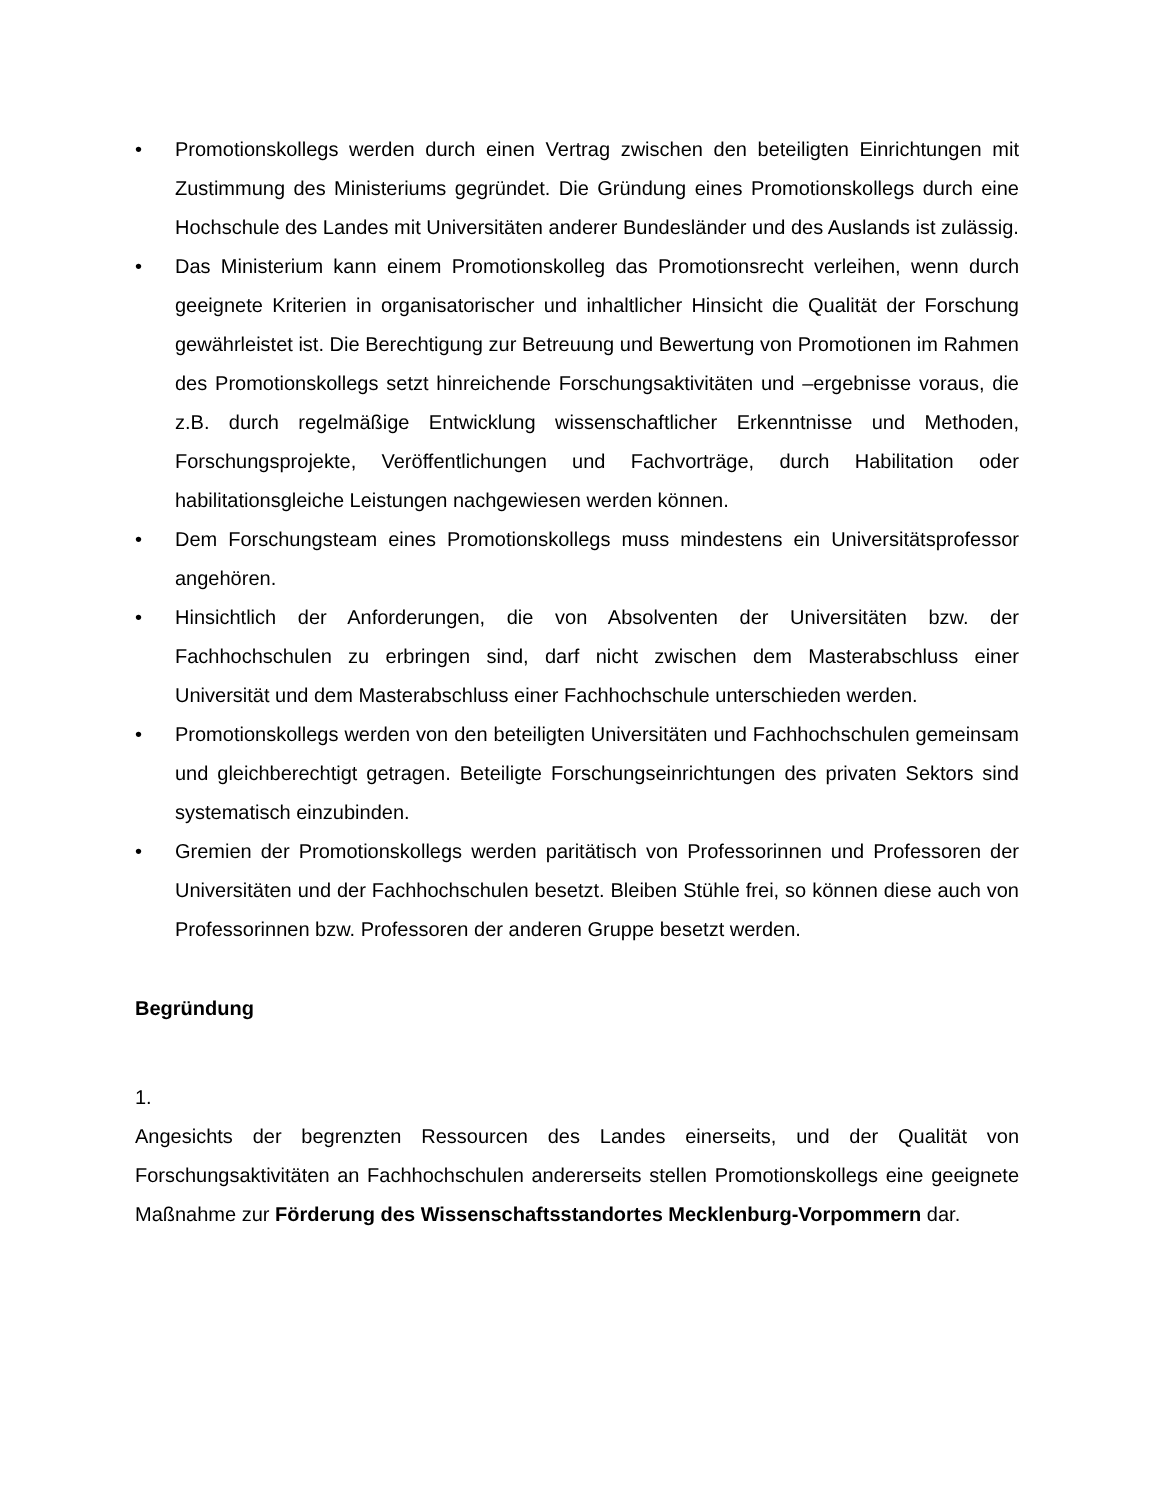• Promotionskollegs werden durch einen Vertrag zwischen den beteiligten Einrichtungen mit Zustimmung des Ministeriums gegründet. Die Gründung eines Promotionskollegs durch eine Hochschule des Landes mit Universitäten anderer Bundesländer und des Auslands ist zulässig.
• Das Ministerium kann einem Promotionskolleg das Promotionsrecht verleihen, wenn durch geeignete Kriterien in organisatorischer und inhaltlicher Hinsicht die Qualität der Forschung gewährleistet ist. Die Berechtigung zur Betreuung und Bewertung von Promotionen im Rahmen des Promotionskollegs setzt hinreichende Forschungsaktivitäten und –ergebnisse voraus, die z.B. durch regelmäßige Entwicklung wissenschaftlicher Erkenntnisse und Methoden, Forschungsprojekte, Veröffentlichungen und Fachvorträge, durch Habilitation oder habilitationsgleiche Leistungen nachgewiesen werden können.
• Dem Forschungsteam eines Promotionskollegs muss mindestens ein Universitätsprofessor angehören.
• Hinsichtlich der Anforderungen, die von Absolventen der Universitäten bzw. der Fachhochschulen zu erbringen sind, darf nicht zwischen dem Masterabschluss einer Universität und dem Masterabschluss einer Fachhochschule unterschieden werden.
• Promotionskollegs werden von den beteiligten Universitäten und Fachhochschulen gemeinsam und gleichberechtigt getragen. Beteiligte Forschungseinrichtungen des privaten Sektors sind systematisch einzubinden.
• Gremien der Promotionskollegs werden paritätisch von Professorinnen und Professoren der Universitäten und der Fachhochschulen besetzt. Bleiben Stühle frei, so können diese auch von Professorinnen bzw. Professoren der anderen Gruppe besetzt werden.
Begründung
1.
Angesichts der begrenzten Ressourcen des Landes einerseits, und der Qualität von Forschungsaktivitäten an Fachhochschulen andererseits stellen Promotionskollegs eine geeignete Maßnahme zur Förderung des Wissenschaftsstandortes Mecklenburg-Vorpommern dar.